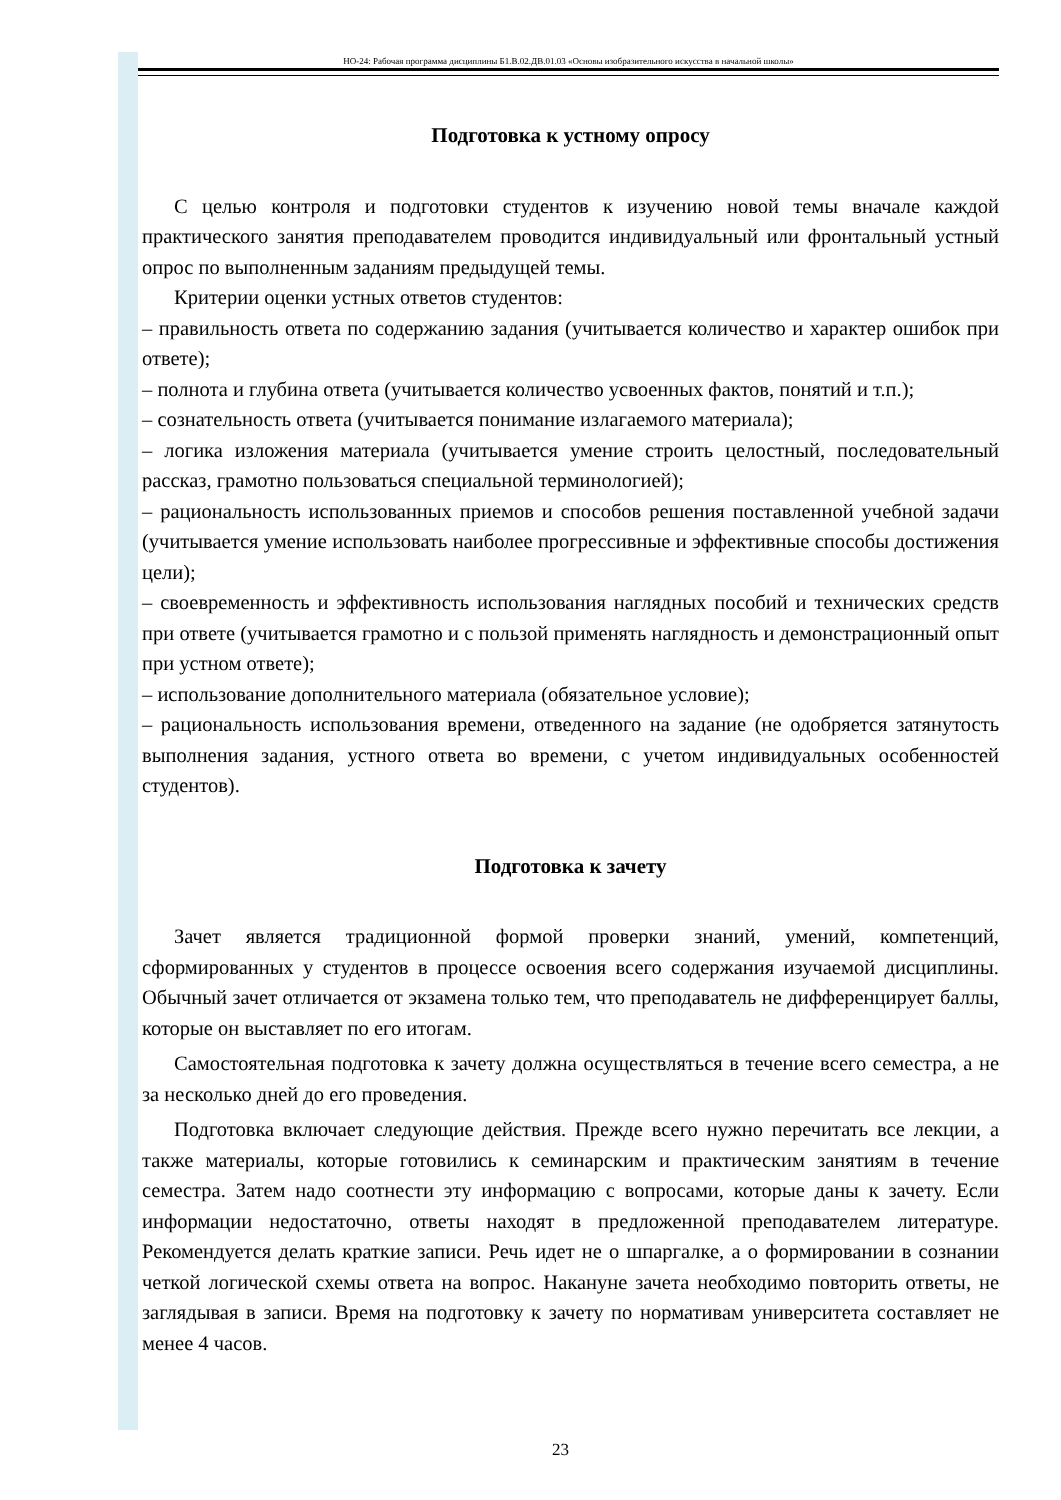НО-24: Рабочая программа дисциплины Б1.В.02.ДВ.01.03 «Основы изобразительного искусства в начальной школы»
Подготовка к устному опросу
С целью контроля и подготовки студентов к изучению новой темы вначале каждой практического занятия преподавателем проводится индивидуальный или фронтальный устный опрос по выполненным заданиям предыдущей темы.
Критерии оценки устных ответов студентов:
– правильность ответа по содержанию задания (учитывается количество и характер ошибок при ответе);
– полнота и глубина ответа (учитывается количество усвоенных фактов, понятий и т.п.);
– сознательность ответа (учитывается понимание излагаемого материала);
– логика изложения материала (учитывается умение строить целостный, последовательный рассказ, грамотно пользоваться специальной терминологией);
– рациональность использованных приемов и способов решения поставленной учебной задачи (учитывается умение использовать наиболее прогрессивные и эффективные способы достижения цели);
– своевременность и эффективность использования наглядных пособий и технических средств при ответе (учитывается грамотно и с пользой применять наглядность и демонстрационный опыт при устном ответе);
– использование дополнительного материала (обязательное условие);
– рациональность использования времени, отведенного на задание (не одобряется затянутость выполнения задания, устного ответа во времени, с учетом индивидуальных особенностей студентов).
Подготовка к зачету
Зачет является традиционной формой проверки знаний, умений, компетенций, сформированных у студентов в процессе освоения всего содержания изучаемой дисциплины. Обычный зачет отличается от экзамена только тем, что преподаватель не дифференцирует баллы, которые он выставляет по его итогам.
Самостоятельная подготовка к зачету должна осуществляться в течение всего семестра, а не за несколько дней до его проведения.
Подготовка включает следующие действия. Прежде всего нужно перечитать все лекции, а также материалы, которые готовились к семинарским и практическим занятиям в течение семестра. Затем надо соотнести эту информацию с вопросами, которые даны к зачету. Если информации недостаточно, ответы находят в предложенной преподавателем литературе. Рекомендуется делать краткие записи. Речь идет не о шпаргалке, а о формировании в сознании четкой логической схемы ответа на вопрос. Накануне зачета необходимо повторить ответы, не заглядывая в записи. Время на подготовку к зачету по нормативам университета составляет не менее 4 часов.
23